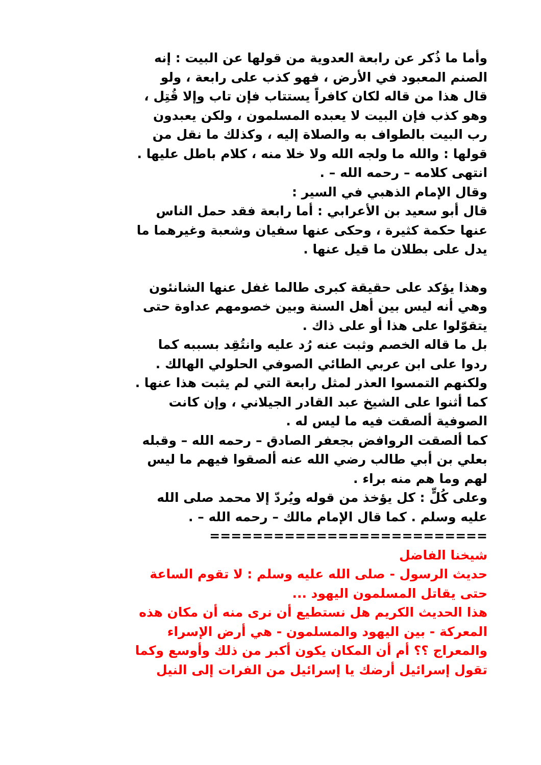وأما ما ذُكر عن رابعة العدوية من قولها عن البيت : إنه
الصنم المعبود في الأرض ، فهو كذب على رابعة ، ولو
قال هذا من قاله لكان كافراً يستتاب فإن تاب وإلا قُتِل ،
وهو كذب فإن البيت لا يعبده المسلمون ، ولكن يعبدون
رب البيت بالطواف به والصلاة إليه ، وكذلك ما نقل من
قولها : والله ما ولجه الله ولا خلا منه ، كلام باطل عليها .
انتهى كلامه – رحمه الله – .
وقال الإمام الذهبي في السير :
قال أبو سعيد بن الأعرابي : أما رابعة فقد حمل الناس
عنها حكمة كثيرة ، وحكى عنها سفيان وشعبة وغيرهما ما
يدل على بطلان ما قيل عنها .
وهذا يؤكد على حقيقة كبرى طالما غفل عنها الشانئون
وهي أنه ليس بين أهل السنة وبين خصومهم عداوة حتى
يتقوّلوا على هذا أو على ذاك .
بل ما قاله الخصم وثبت عنه رُد عليه وانتُقِد بسببه كما
ردوا على ابن عربي الطائي الصوفي الحلولي الهالك .
ولكنهم التمسوا العذر لمثل رابعة التي لم يثبت هذا عنها .
كما أثنوا على الشيخ عبد القادر الجيلاني ، وإن كانت
الصوفية ألصقت فيه ما ليس له .
كما ألصقت الروافض بجعفر الصادق – رحمه الله – وقبله
بعلي بن أبي طالب رضي الله عنه ألصقوا فيهم ما ليس
لهم وما هم منه براء .
وعلى كُلٍّ : كل يؤخذ من قوله ويُردّ إلا محمد صلى الله
عليه وسلم . كما قال الإمام مالك – رحمه الله – .
==========================
شيخنا الفاضل
حديث الرسول - صلى الله عليه وسلم : لا تقوم الساعة
حتى يقاتل المسلمون اليهود ...
هذا الحديث الكريم هل نستطيع أن نرى منه أن مكان هذه
المعركة - بين اليهود والمسلمون - هي أرض الإسراء
والمعراج ؟؟ أم أن المكان يكون أكبر من ذلك وأوسع وكما
تقول إسرائيل أرضك يا إسرائيل من الفرات إلى النيل